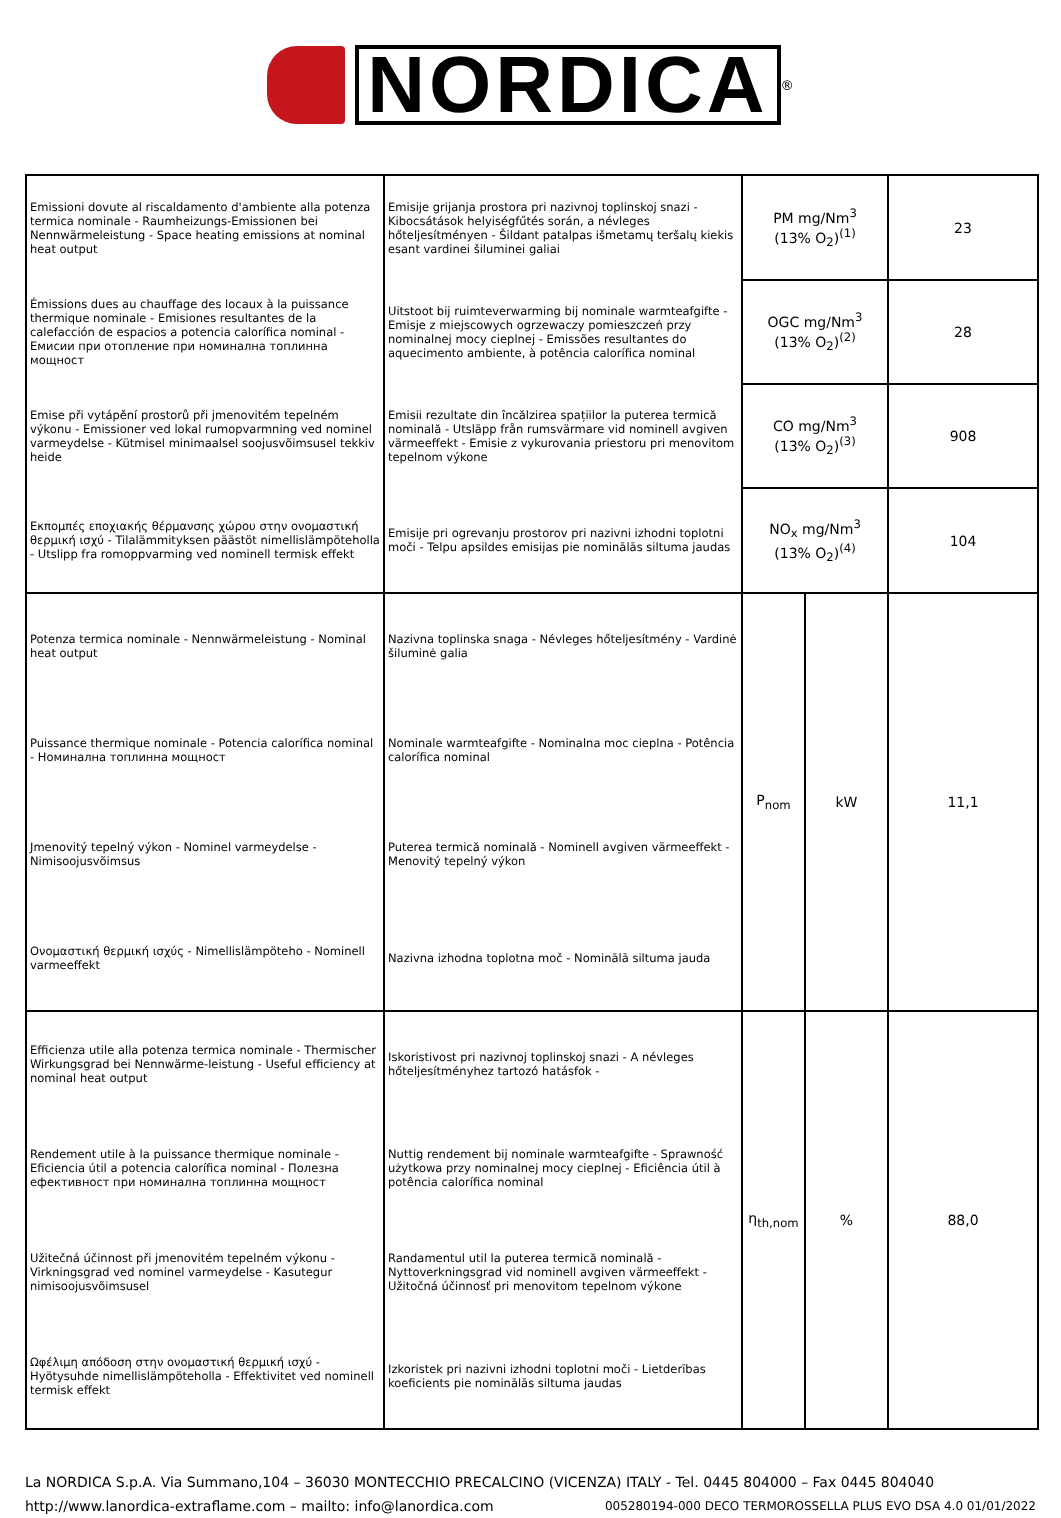NORDICA
<sup>®</sup>
| Emissioni dovute al riscaldamento d'ambiente alla potenza termica nominale - Raumheizungs-Emissionen bei Nennwärmeleistung - Space heating emissions at nominal heat output | Emisije grijanja prostora pri nazivnoj toplinskoj snazi - Kibocsátások helyiségfűtés során, a névleges hőteljesítményen - Šildant patalpas išmetamų teršalų kiekis esant vardinei šiluminei galiai | PM mg/Nm<sup>3</sup> (13% O<sub>2</sub>)<sup>(1)</sup> | | 23 |
| Émissions dues au chauffage des locaux à la puissance thermique nominale - Emisiones resultantes de la calefacción de espacios a potencia calorífica nominal - Емисии при отопление при номинална топлинна мощност | Uitstoot bij ruimteverwarming bij nominale warmteafgifte - Emisje z miejscowych ogrzewaczy pomieszczeń przy nominalnej mocy cieplnej - Emissões resultantes do aquecimento ambiente, à potência calorífica nominal | OGC mg/Nm<sup>3</sup> (13% O<sub>2</sub>)<sup>(2)</sup> | | 28 |
| Emise při vytápění prostorů při jmenovitém tepelném výkonu - Emissioner ved lokal rumopvarmning ved nominel varmeydelse - Kütmisel minimaalsel soojusvõimsusel tekkiv heide | Emisii rezultate din încălzirea spațiilor la puterea termică nominală - Utsläpp från rumsvärmare vid nominell avgiven värmeeffekt - Emisie z vykurovania priestoru pri menovitom tepelnom výkone | CO mg/Nm<sup>3</sup> (13% O<sub>2</sub>)<sup>(3)</sup> | | 908 |
| Εκπομπές εποχιακής θέρμανσης χώρου στην ονομαστική θερμική ισχύ - Tilalämmityksen päästöt nimellislämpöteholla - Utslipp fra romoppvarming ved nominell termisk effekt | Emisije pri ogrevanju prostorov pri nazivni izhodni toplotni moči - Telpu apsildes emisijas pie nominālās siltuma jaudas | NO<sub>x</sub> mg/Nm<sup>3</sup> (13% O<sub>2</sub>)<sup>(4)</sup> | | 104 |
| Potenza termica nominale - Nennwärmeleistung - Nominal heat output | Nazivna toplinska snaga - Névleges hőteljesítmény - Vardinė šiluminė galia | P<sub>nom</sub> | kW | 11,1 |
| Puissance thermique nominale - Potencia calorífica nominal - Номинална топлинна мощност | Nominale warmteafgifte - Nominalna moc cieplna - Potência calorífica nominal | | | |
| Jmenovitý tepelný výkon - Nominel varmeydelse - Nimisoojusvõimsus | Puterea termică nominală - Nominell avgiven värmeeffekt - Menovitý tepelný výkon | | | |
| Ονομαστική θερμική ισχύς - Nimellislämpöteho - Nominell varmeeffekt | Nazivna izhodna toplotna moč - Nominālā siltuma jauda | | | |
| Efficienza utile alla potenza termica nominale - Thermischer Wirkungsgrad bei Nennwärme-leistung - Useful efficiency at nominal heat output | Iskoristivost pri nazivnoj toplinskoj snazi - A névleges hőteljesítményhez tartozó hatásfok - | η<sub>th,nom</sub> | % | 88,0 |
| Rendement utile à la puissance thermique nominale - Eficiencia útil a potencia calorífica nominal - Полезна ефективност при номинална топлинна мощност | Nuttig rendement bij nominale warmteafgifte - Sprawność użytkowa przy nominalnej mocy cieplnej - Eficiência útil à potência calorífica nominal | | | |
| Užitečná účinnost při jmenovitém tepelném výkonu - Virkningsgrad ved nominel varmeydelse - Kasutegur nimisoojusvõimsusel | Randamentul util la puterea termică nominală - Nyttoverkningsgrad vid nominell avgiven värmeeffekt - Užitočná účinnosť pri menovitom tepelnom výkone | | | |
| Ωφέλιμη απόδοση στην ονομαστική θερμική ισχύ - Hyötysuhde nimellislämpöteholla - Effektivitet ved nominell termisk effekt | Izkoristek pri nazivni izhodni toplotni moči - Lietderības koeficients pie nominālās siltuma jaudas | | | |
La NORDICA S.p.A. Via Summano,104 – 36030 MONTECCHIO PRECALCINO (VICENZA) ITALY - Tel. 0445 804000 – Fax 0445 804040
http://www.lanordica-extraflame.com – mailto: info@lanordica.com 005280194-000 DECO TERMOROSSELLA PLUS EVO DSA 4.0 01/01/2022